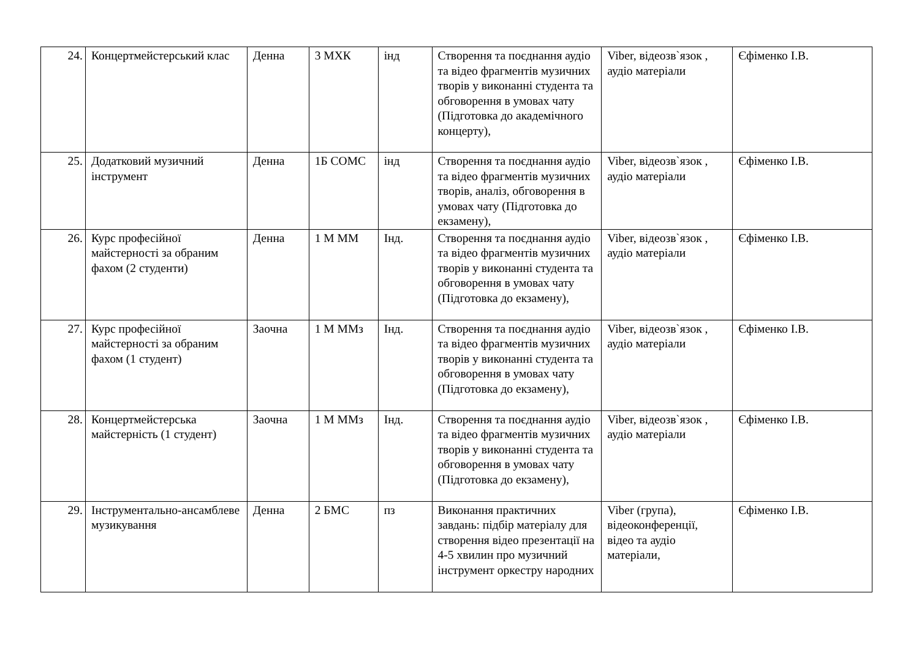| 24. | Концертмейстерський клас | Денна | 3 МХК | інд | Створення та поєднання аудіо та відео фрагментів музичних творів у виконанні студента та обговорення в умовах чату (Підготовка до академічного концерту), | Viber, відеозв`язок , аудіо матеріали | Єфіменко І.В. |
| 25. | Додатковий музичний інструмент | Денна | 1Б СОМС | інд | Створення та поєднання аудіо та відео фрагментів музичних творів, аналіз, обговорення в умовах чату (Підготовка до екзамену), | Viber, відеозв`язок , аудіо матеріали | Єфіменко І.В. |
| 26. | Курс професійної майстерності за обраним фахом (2 студенти) | Денна | 1 М ММ | Інд. | Створення та поєднання аудіо та відео фрагментів музичних творів у виконанні студента та обговорення в умовах чату (Підготовка до екзамену), | Viber, відеозв`язок , аудіо матеріали | Єфіменко І.В. |
| 27. | Курс професійної майстерності за обраним фахом (1 студент) | Заочна | 1 М ММз | Інд. | Створення та поєднання аудіо та відео фрагментів музичних творів у виконанні студента та обговорення в умовах чату (Підготовка до екзамену), | Viber, відеозв`язок , аудіо матеріали | Єфіменко І.В. |
| 28. | Концертмейстерська майстерність (1 студент) | Заочна | 1 М ММз | Інд. | Створення та поєднання аудіо та відео фрагментів музичних творів у виконанні студента та обговорення в умовах чату (Підготовка до екзамену), | Viber, відеозв`язок , аудіо матеріали | Єфіменко І.В. |
| 29. | Інструментально-ансамблеве музикування | Денна | 2 БМС | пз | Виконання практичних завдань: підбір матеріалу для створення відео презентації на 4-5 хвилин про музичний інструмент оркестру народних | Viber (група), відеоконференції, відео та аудіо матеріали, | Єфіменко І.В. |